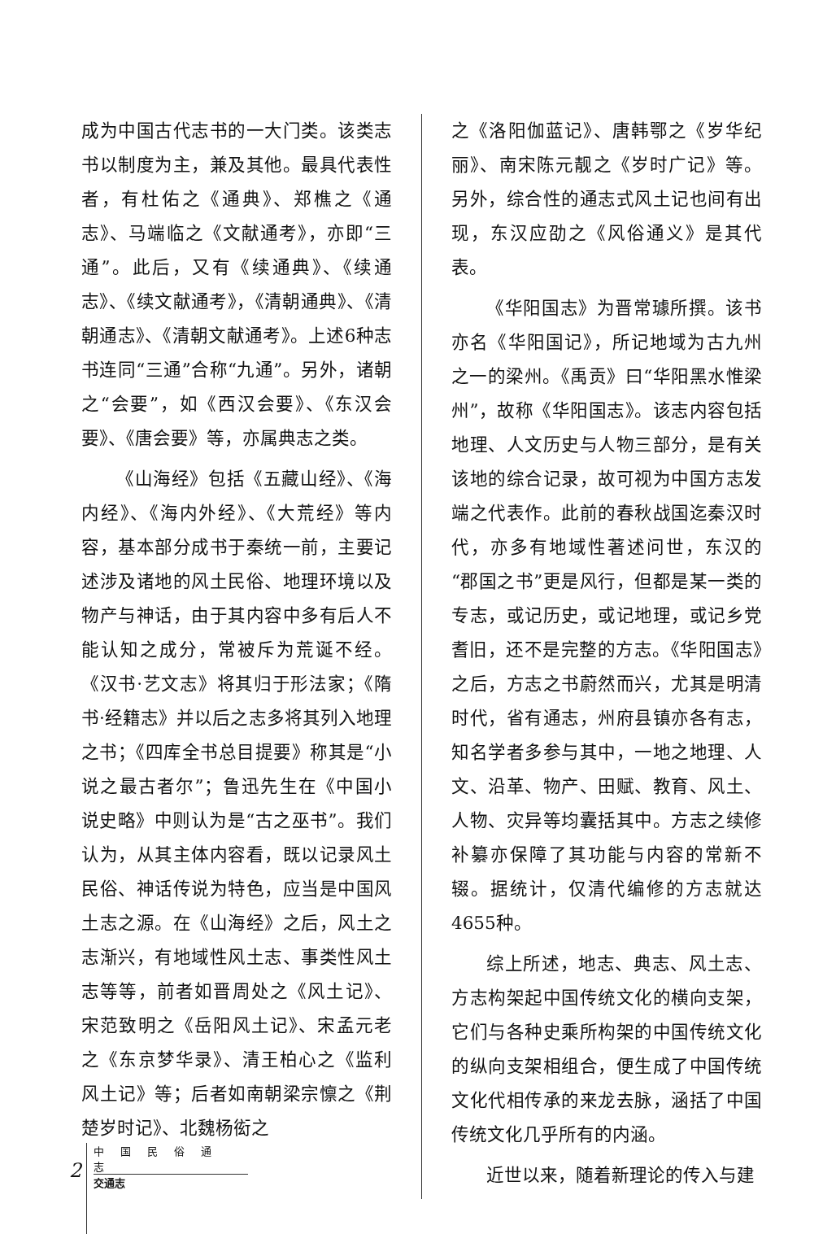成为中国古代志书的一大门类。该类志书以制度为主，兼及其他。最具代表性者，有杜佑之《通典》、郑樵之《通志》、马端临之《文献通考》，亦即“三通”。此后，又有《续通典》、《续通志》、《续文献通考》，《清朝通典》、《清朝通志》、《清朝文献通考》。上述6种志书连同“三通”合称“九通”。另外，诸朝之“会要”，如《西汉会要》、《东汉会要》、《唐会要》等，亦属典志之类。
《山海经》包括《五藏山经》、《海内经》、《海内外经》、《大荒经》等内容，基本部分成书于秦统一前，主要记述涉及诸地的风土民俗、地理环境以及物产与神话，由于其内容中多有后人不能认知之成分，常被斥为荒诞不经。《汉书·艺文志》将其归于形法家；《隋书·经籍志》并以后之志多将其列入地理之书；《四库全书总目提要》称其是“小说之最古者尔”；鲁迅先生在《中国小说史略》中则认为是“古之巫书”。我们认为，从其主体内容看，既以记录风土民俗、神话传说为特色，应当是中国风土志之源。在《山海经》之后，风土之志渐兴，有地域性风土志、事类性风土志等等，前者如晋周处之《风土记》、宋范致明之《岳阳风土记》、宋孟元老之《东京梦华录》、清王柏心之《监利风土记》等；后者如南朝梁宗懔之《荆楚岁时记》、北魏杨衒之
之《洛阳伽蓝记》、唐韩鄂之《岁华纪丽》、南宋陈元靓之《岁时广记》等。另外，综合性的通志式风土记也间有出现，东汉应劭之《风俗通义》是其代表。
《华阳国志》为晋常璩所撰。该书亦名《华阳国记》，所记地域为古九州之一的梁州。《禹贡》曰“华阳黑水惟梁州”，故称《华阳国志》。该志内容包括地理、人文历史与人物三部分，是有关该地的综合记录，故可视为中国方志发端之代表作。此前的春秋战国迄秦汉时代，亦多有地域性著述问世，东汉的“郡国之书”更是风行，但都是某一类的专志，或记历史，或记地理，或记乡党耆旧，还不是完整的方志。《华阳国志》之后，方志之书蔚然而兴，尤其是明清时代，省有通志，州府县镇亦各有志，知名学者多参与其中，一地之地理、人文、沿革、物产、田赋、教育、风土、人物、灾异等均囊括其中。方志之续修补纂亦保障了其功能与内容的常新不辍。据统计，仅清代编修的方志就达4655种。
综上所述，地志、典志、风土志、方志构架起中国传统文化的横向支架，它们与各种史乘所构架的中国传统文化的纵向支架相组合，便生成了中国传统文化代相传承的来龙去脉，涵括了中国传统文化几乎所有的内涵。
近世以来，随着新理论的传入与建
2
中国民俗通志
交通志